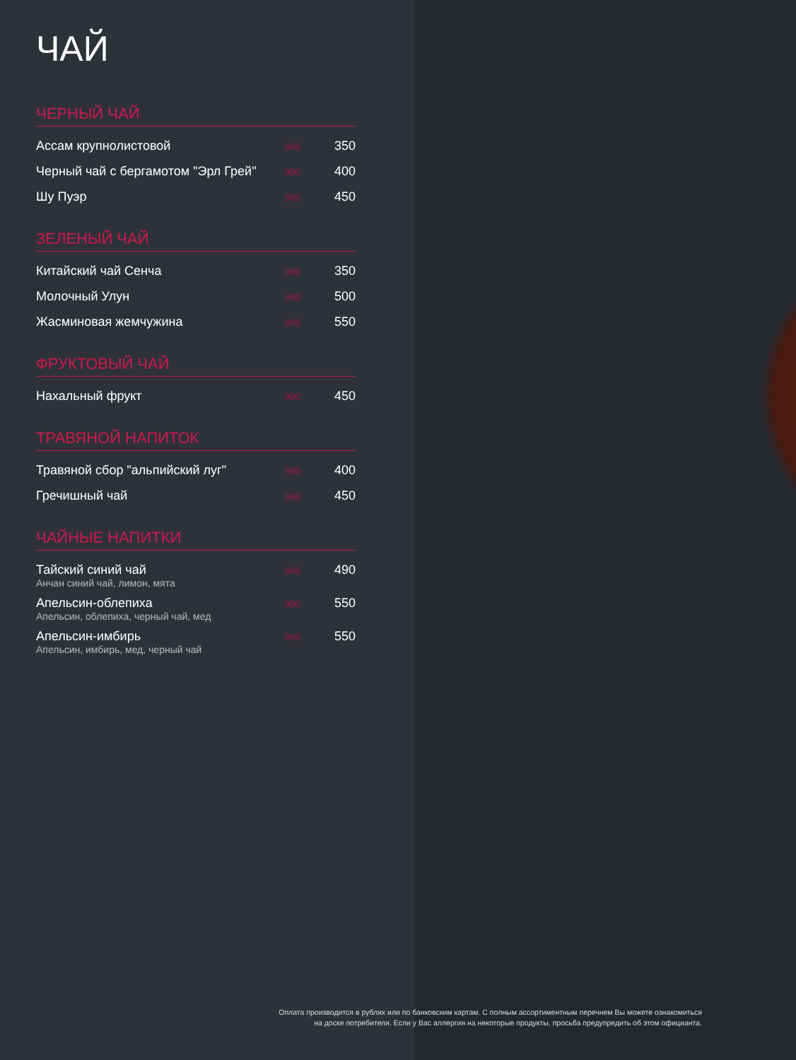ЧАЙ
ЧЕРНЫЙ ЧАЙ
| Ассам крупнолистовой | 900 | 350 |
| Черный чай с бергамотом "Эрл Грей" | 900 | 400 |
| Шу Пуэр | 900 | 450 |
ЗЕЛЕНЫЙ ЧАЙ
| Китайский чай Сенча | 900 | 350 |
| Молочный Улун | 900 | 500 |
| Жасминовая жемчужина | 900 | 550 |
ФРУКТОВЫЙ ЧАЙ
| Нахальный фрукт | 900 | 450 |
ТРАВЯНОЙ НАПИТОК
| Травяной сбор "альпийский луг" | 900 | 400 |
| Гречишный чай | 900 | 450 |
ЧАЙНЫЕ НАПИТКИ
| Тайский синий чай Анчан синий чай, лимон, мята | 900 | 490 |
| Апельсин-облепиха Апельсин, облепиха, черный чай, мед | 900 | 550 |
| Апельсин-имбирь Апельсин, имбирь, мед, черный чай | 900 | 550 |
Оплата производится в рублях или по банковским картам. С полным ассортиментным перечнем Вы можете ознакомиться
на доске потребителя. Если у Вас аллергия на некоторые продукты, просьба предупредить об этом официанта.